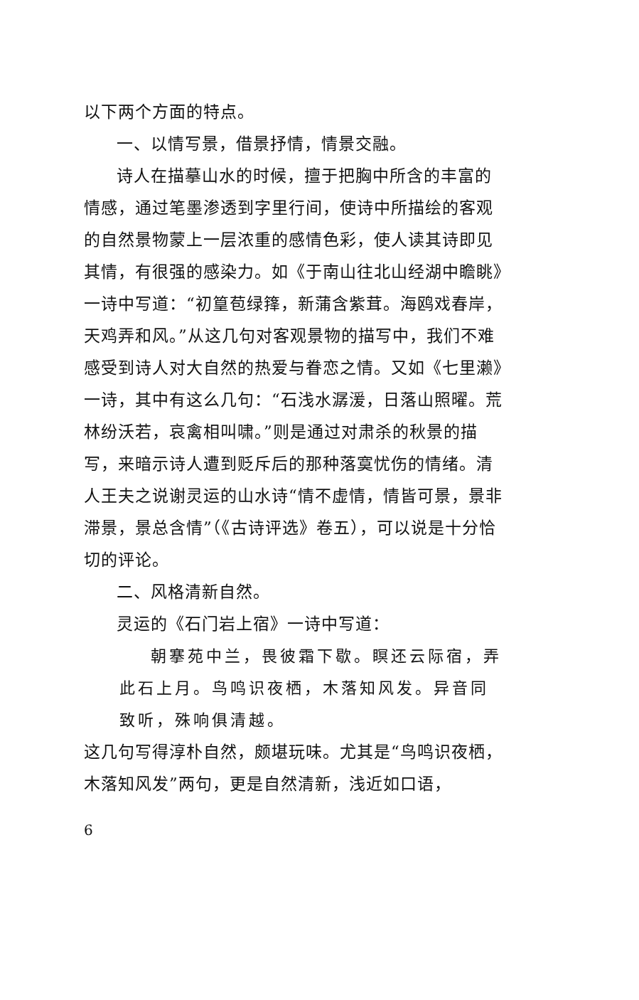以下两个方面的特点。
一、以情写景，借景抒情，情景交融。
诗人在描摹山水的时候，擅于把胸中所含的丰富的情感，通过笔墨渗透到字里行间，使诗中所描绘的客观的自然景物蒙上一层浓重的感情色彩，使人读其诗即见其情，有很强的感染力。如《于南山往北山经湖中瞻眺》一诗中写道：“初篁苞绿箨，新蒲含紫茸。海鸥戏春岸，天鸡弄和风。”从这几句对客观景物的描写中，我们不难感受到诗人对大自然的热爱与眷恋之情。又如《七里濑》一诗，其中有这么几句：“石浅水潺湲，日落山照曜。荒林纷沃若，哀禽相叫啸。”则是通过对肃杀的秋景的描写，来暗示诗人遭到贬斥后的那种落寞忧伤的情绪。清人王夫之说谢灵运的山水诗“情不虚情，情皆可景，景非滞景，景总含情”（《古诗评选》卷五），可以说是十分恰切的评论。
二、风格清新自然。
灵运的《石门岩上宿》一诗中写道：
朝搴苑中兰，畏彼霜下歇。瞑还云际宿，弄此石上月。鸟鸣识夜栖，木落知风发。异音同致听，殊响俱清越。
这几句写得淳朴自然，颇堪玩味。尤其是“鸟鸣识夜栖，木落知风发”两句，更是自然清新，浅近如口语，
6